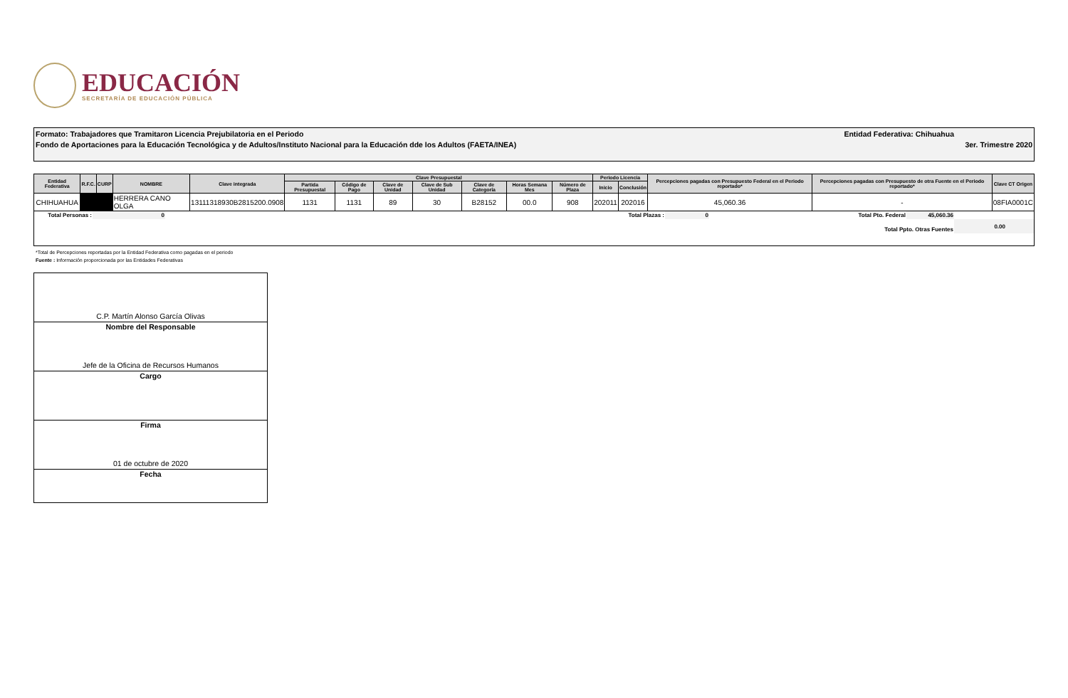EDUCACIÓN
SECRETARÍA DE EDUCACIÓN PÚBLICA
Formato: Trabajadores que Tramitaron Licencia Prejubilatoria en el Periodo Entidad Federativa: Chihuahua
Fondo de Aportaciones para la Educación Tecnológica y de Adultos/Instituto Nacional para la Educación dde los Adultos (FAETA/INEA) 3er. Trimestre 2020
| Entidad Federativa | R.F.C. | CURP | NOMBRE | Clave integrada | Clave Presupuestal | | | | | | | Periodo Licencia | | Percepciones pagadas con Presupuesto Federal en el Periodo reportado* | Percepciones pagadas con Presupuesto de otra Fuente en el Periodo reportado* | Clave CT Origen |
| --- | --- | --- | --- | --- | --- | --- | --- | --- | --- | --- | --- | --- | --- | --- | --- | --- |
| | | | | | Partida Presupuestal | Código de Pago | Clave de Unidad | Clave de Sub Unidad | Clave de Categoría | Horas Semana Mes | Número de Plaza | Inicio | Conclusión | | | |
| CHIHUAHUA | | | HERRERA CANO OLGA | 13111318930B2815200.0908 | 1131 | 1131 | 89 | 30 | B28152 | 00.0 | 908 | 202011 | 202016 | 45,060.36 | - | 08FIA0001C |
| Total Personas : | 0 | Total Plazas : | 0 | Total Pto. Federal | 45,060.36 | |
| | | | | Total Ppto. Otras Fuentes | | 0.00 |
*Total de Percepciones reportadas por la Entidad Federativa como pagadas en el periodo
Fuente : Información proporcionada por las Entidades Federativas
C.P. Martín Alonso García Olivas
Nombre del Responsable
Jefe de la Oficina de Recursos Humanos
Cargo
Firma
01 de octubre de 2020
Fecha